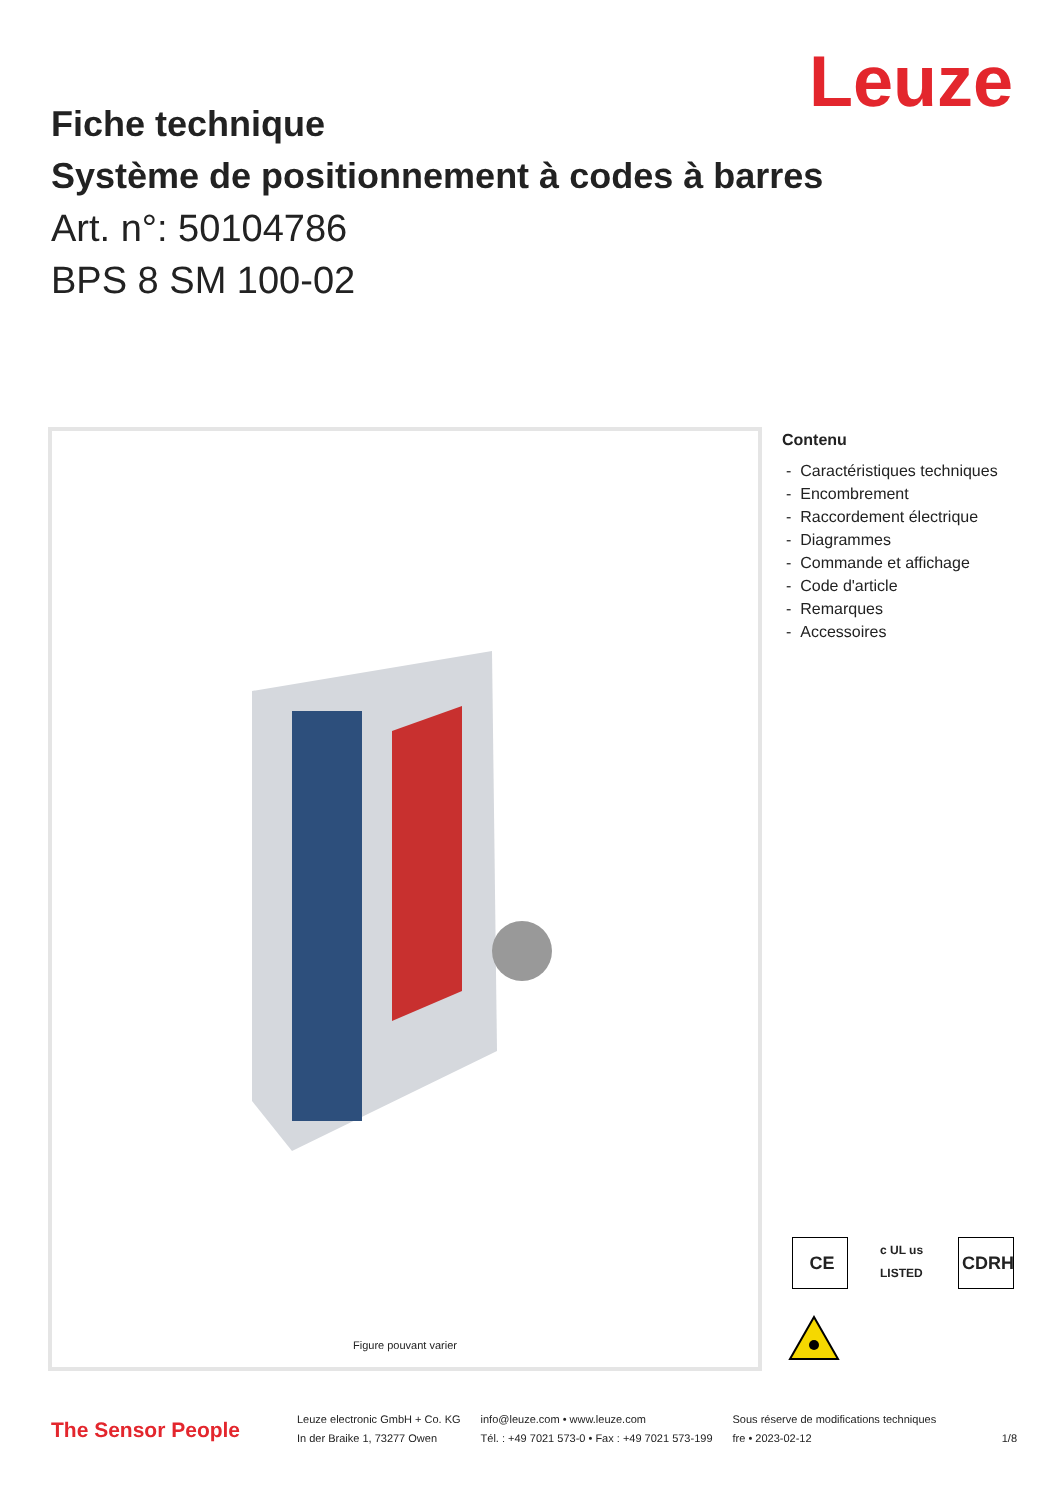Leuze
Fiche technique
Système de positionnement à codes à barres
Art. n°: 50104786
BPS 8 SM 100-02
Figure pouvant varier
Contenu
- Caractéristiques techniques
- Encombrement
- Raccordement électrique
- Diagrammes
- Commande et affichage
- Code d'article
- Remarques
- Accessoires
CE
c UL us LISTED
CDRH
The Sensor People
Leuze electronic GmbH + Co. KG
In der Braike 1, 73277 Owen
info@leuze.com • www.leuze.com
Tél. : +49 7021 573-0 • Fax : +49 7021 573-199
Sous réserve de modifications techniques
fre • 2023-02-12
1/8